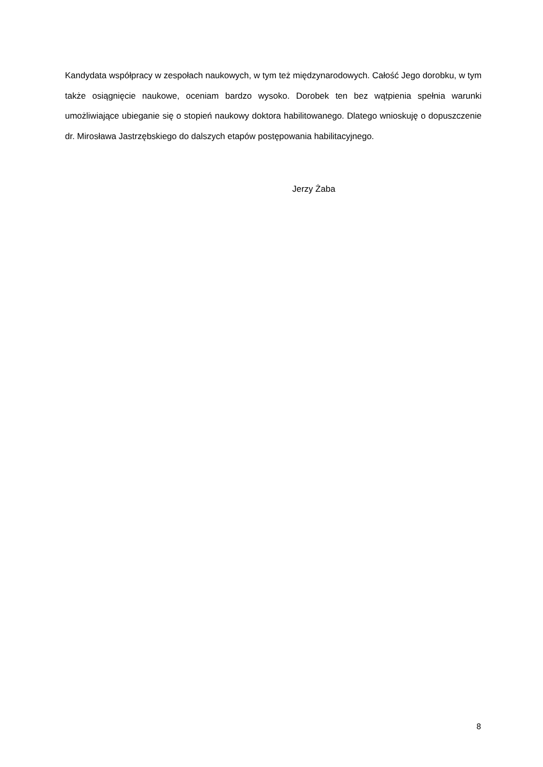Kandydata współpracy w zespołach naukowych, w tym też międzynarodowych. Całość Jego dorobku, w tym także osiągnięcie naukowe, oceniam bardzo wysoko. Dorobek ten bez wątpienia spełnia warunki umożliwiające ubieganie się o stopień naukowy doktora habilitowanego. Dlatego wnioskuję o dopuszczenie dr. Mirosława Jastrzębskiego do dalszych etapów postępowania habilitacyjnego.
Jerzy Żaba
8